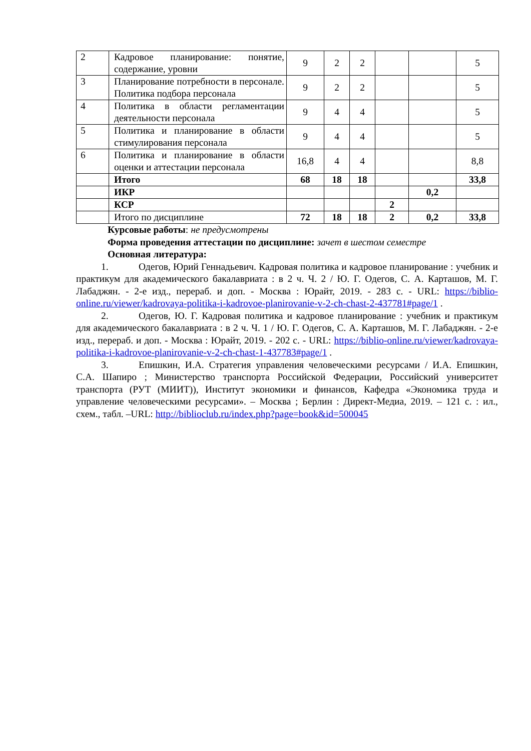| 2 | Кадровое планирование: понятие, содержание, уровни | 9 | 2 | 2 | | | 5 |
| 3 | Планирование потребности в персонале. Политика подбора персонала | 9 | 2 | 2 | | | 5 |
| 4 | Политика в области регламентации деятельности персонала | 9 | 4 | 4 | | | 5 |
| 5 | Политика и планирование в области стимулирования персонала | 9 | 4 | 4 | | | 5 |
| 6 | Политика и планирование в области оценки и аттестации персонала | 16,8 | 4 | 4 | | | 8,8 |
| | Итого | 68 | 18 | 18 | | | 33,8 |
| | ИКР | | | | | 0,2 | |
| | КСР | | | | 2 | | |
| | Итого по дисциплине | 72 | 18 | 18 | 2 | 0,2 | 33,8 |
Курсовые работы: не предусмотрены
Форма проведения аттестации по дисциплине: зачет в шестом семестре
Основная литература:
1. Одегов, Юрий Геннадьевич. Кадровая политика и кадровое планирование : учебник и практикум для академического бакалавриата : в 2 ч. Ч. 2 / Ю. Г. Одегов, С. А. Карташов, М. Г. Лабаджян. - 2-е изд., перераб. и доп. - Москва : Юрайт, 2019. - 283 с. - URL: https://biblio-online.ru/viewer/kadrovaya-politika-i-kadrovoe-planirovanie-v-2-ch-chast-2-437781#page/1 .
2. Одегов, Ю. Г. Кадровая политика и кадровое планирование : учебник и практикум для академического бакалавриата : в 2 ч. Ч. 1 / Ю. Г. Одегов, С. А. Карташов, М. Г. Лабаджян. - 2-е изд., перераб. и доп. - Москва : Юрайт, 2019. - 202 с. - URL: https://biblio-online.ru/viewer/kadrovaya-politika-i-kadrovoe-planirovanie-v-2-ch-chast-1-437783#page/1 .
3. Епишкин, И.А. Стратегия управления человеческими ресурсами / И.А. Епишкин, С.А. Шапиро ; Министерство транспорта Российской Федерации, Российский университет транспорта (РУТ (МИИТ)), Институт экономики и финансов, Кафедра «Экономика труда и управление человеческими ресурсами». – Москва ; Берлин : Директ-Медиа, 2019. – 121 с. : ил., схем., табл. –URL: http://biblioclub.ru/index.php?page=book&id=500045